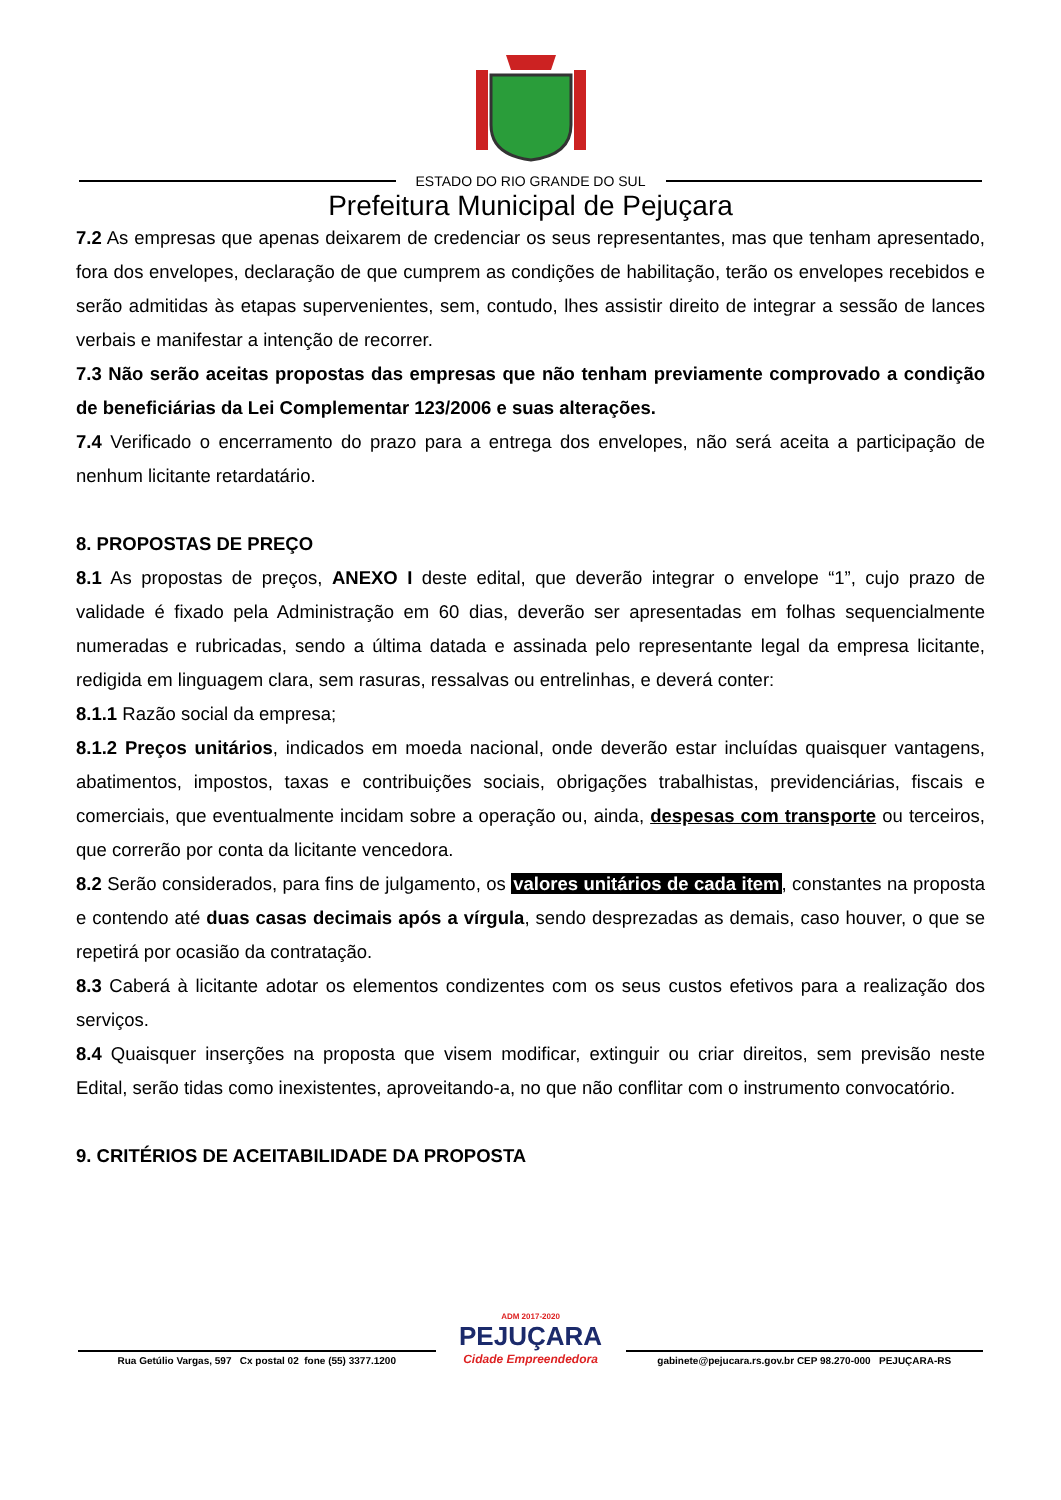ESTADO DO RIO GRANDE DO SUL
Prefeitura Municipal de Pejuçara
7.2 As empresas que apenas deixarem de credenciar os seus representantes, mas que tenham apresentado, fora dos envelopes, declaração de que cumprem as condições de habilitação, terão os envelopes recebidos e serão admitidas às etapas supervenientes, sem, contudo, lhes assistir direito de integrar a sessão de lances verbais e manifestar a intenção de recorrer.
7.3 Não serão aceitas propostas das empresas que não tenham previamente comprovado a condição de beneficiárias da Lei Complementar 123/2006 e suas alterações.
7.4 Verificado o encerramento do prazo para a entrega dos envelopes, não será aceita a participação de nenhum licitante retardatário.
8. PROPOSTAS DE PREÇO
8.1 As propostas de preços, ANEXO I deste edital, que deverão integrar o envelope “1”, cujo prazo de validade é fixado pela Administração em 60 dias, deverão ser apresentadas em folhas sequencialmente numeradas e rubricadas, sendo a última datada e assinada pelo representante legal da empresa licitante, redigida em linguagem clara, sem rasuras, ressalvas ou entrelinhas, e deverá conter:
8.1.1 Razão social da empresa;
8.1.2 Preços unitários, indicados em moeda nacional, onde deverão estar incluídas quaisquer vantagens, abatimentos, impostos, taxas e contribuições sociais, obrigações trabalhistas, previdenciárias, fiscais e comerciais, que eventualmente incidam sobre a operação ou, ainda, despesas com transporte ou terceiros, que correrão por conta da licitante vencedora.
8.2 Serão considerados, para fins de julgamento, os valores unitários de cada item, constantes na proposta e contendo até duas casas decimais após a vírgula, sendo desprezadas as demais, caso houver, o que se repetirá por ocasião da contratação.
8.3 Caberá à licitante adotar os elementos condizentes com os seus custos efetivos para a realização dos serviços.
8.4 Quaisquer inserções na proposta que visem modificar, extinguir ou criar direitos, sem previsão neste Edital, serão tidas como inexistentes, aproveitando-a, no que não conflitar com o instrumento convocatório.
9. CRITÉRIOS DE ACEITABILIDADE DA PROPOSTA
Rua Getúlio Vargas, 597 Cx postal 02 fone (55) 3377.1200
ADM 2017-2020
PEJUÇARA
Cidade Empreendedora
gabinete@pejucara.rs.gov.br CEP 98.270-000 PEJUÇARA-RS